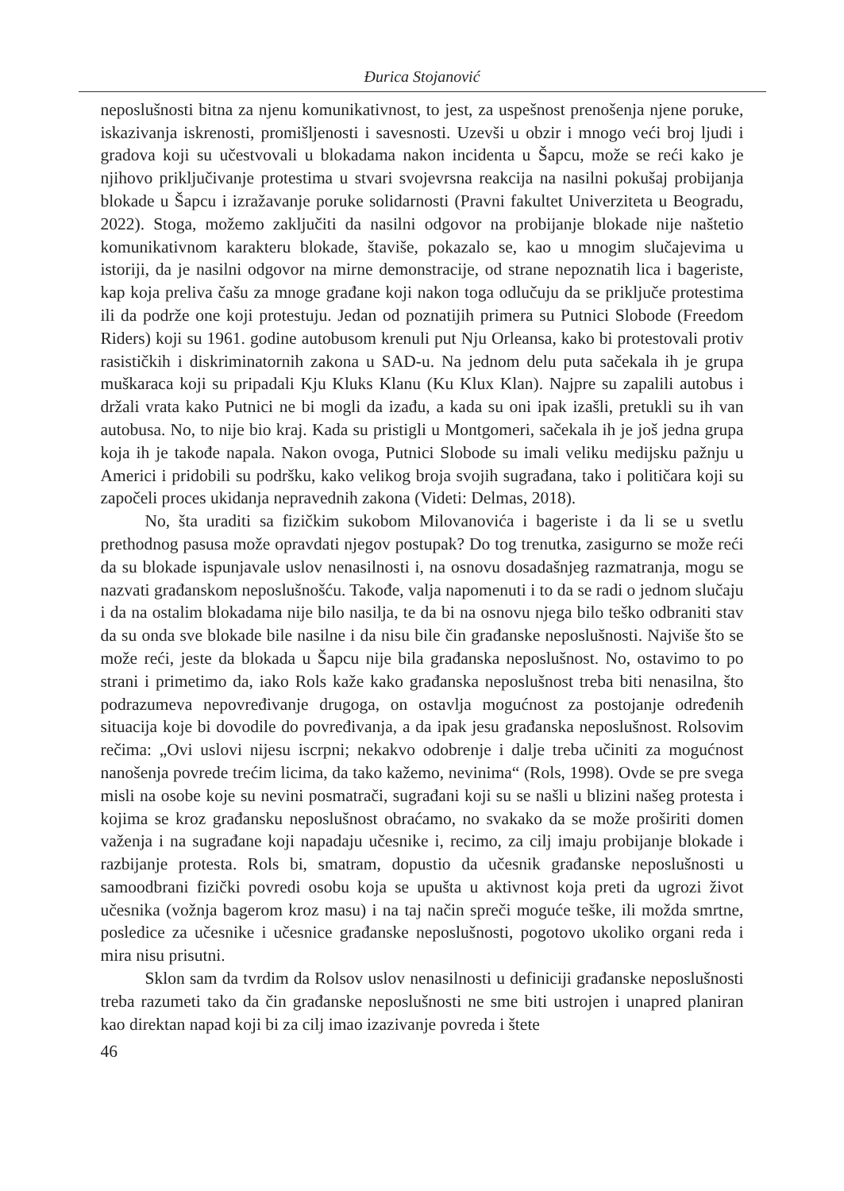Đurica Stojanović
neposlušnosti bitna za njenu komunikativnost, to jest, za uspešnost prenošenja njene poruke, iskazivanja iskrenosti, promišljenosti i savesnosti. Uzevši u obzir i mnogo veći broj ljudi i gradova koji su učestvovali u blokadama nakon incidenta u Šapcu, može se reći kako je njihovo priključivanje protestima u stvari svojevrsna reakcija na nasilni pokušaj probijanja blokade u Šapcu i izražavanje poruke solidarnosti (Pravni fakultet Univerziteta u Beogradu, 2022). Stoga, možemo zaključiti da nasilni odgovor na probijanje blokade nije naštetio komunikativnom karakteru blokade, štaviše, pokazalo se, kao u mnogim slučajevima u istoriji, da je nasilni odgovor na mirne demonstracije, od strane nepoznatih lica i bageriste, kap koja preliva čašu za mnoge građane koji nakon toga odlučuju da se priključe protestima ili da podrže one koji protestuju. Jedan od poznatijih primera su Putnici Slobode (Freedom Riders) koji su 1961. godine autobusom krenuli put Nju Orleansa, kako bi protestovali protiv rasističkih i diskriminatornih zakona u SAD-u. Na jednom delu puta sačekala ih je grupa muškaraca koji su pripadali Kju Kluks Klanu (Ku Klux Klan). Najpre su zapalili autobus i držali vrata kako Putnici ne bi mogli da izađu, a kada su oni ipak izašli, pretukli su ih van autobusa. No, to nije bio kraj. Kada su pristigli u Montgomeri, sačekala ih je još jedna grupa koja ih je takođe napala. Nakon ovoga, Putnici Slobode su imali veliku medijsku pažnju u Americi i pridobili su podršku, kako velikog broja svojih sugrađana, tako i političara koji su započeli proces ukidanja nepravednih zakona (Videti: Delmas, 2018).
No, šta uraditi sa fizičkim sukobom Milovanovića i bageriste i da li se u svetlu prethodnog pasusa može opravdati njegov postupak? Do tog trenutka, zasigurno se može reći da su blokade ispunjavale uslov nenasilnosti i, na osnovu dosadašnjeg razmatranja, mogu se nazvati građanskom neposlušnošću. Takođe, valja napomenuti i to da se radi o jednom slučaju i da na ostalim blokadama nije bilo nasilja, te da bi na osnovu njega bilo teško odbraniti stav da su onda sve blokade bile nasilne i da nisu bile čin građanske neposlušnosti. Najviše što se može reći, jeste da blokada u Šapcu nije bila građanska neposlušnost. No, ostavimo to po strani i primetimo da, iako Rols kaže kako građanska neposlušnost treba biti nenasilna, što podrazumeva nepovređivanje drugoga, on ostavlja mogućnost za postojanje određenih situacija koje bi dovodile do povređivanja, a da ipak jesu građanska neposlušnost. Rolsovim rečima: „Ovi uslovi nijesu iscrpni; nekakvo odobrenje i dalje treba učiniti za mogućnost nanošenja povrede trećim licima, da tako kažemo, nevinima“ (Rols, 1998). Ovde se pre svega misli na osobe koje su nevini posmatrači, sugrađani koji su se našli u blizini našeg protesta i kojima se kroz građansku neposlušnost obraćamo, no svakako da se može proširiti domen važenja i na sugrađane koji napadaju učesnike i, recimo, za cilj imaju probijanje blokade i razbijanje protesta. Rols bi, smatram, dopustio da učesnik građanske neposlušnosti u samoodbrani fizički povredi osobu koja se upušta u aktivnost koja preti da ugrozi život učesnika (vožnja bagerom kroz masu) i na taj način spreči moguće teške, ili možda smrtne, posledice za učesnike i učesnice građanske neposlušnosti, pogotovo ukoliko organi reda i mira nisu prisutni.
Sklon sam da tvrdim da Rolsov uslov nenasilnosti u definiciji građanske neposlušnosti treba razumeti tako da čin građanske neposlušnosti ne sme biti ustrojen i unapred planiran kao direktan napad koji bi za cilj imao izazivanje povreda i štete
46